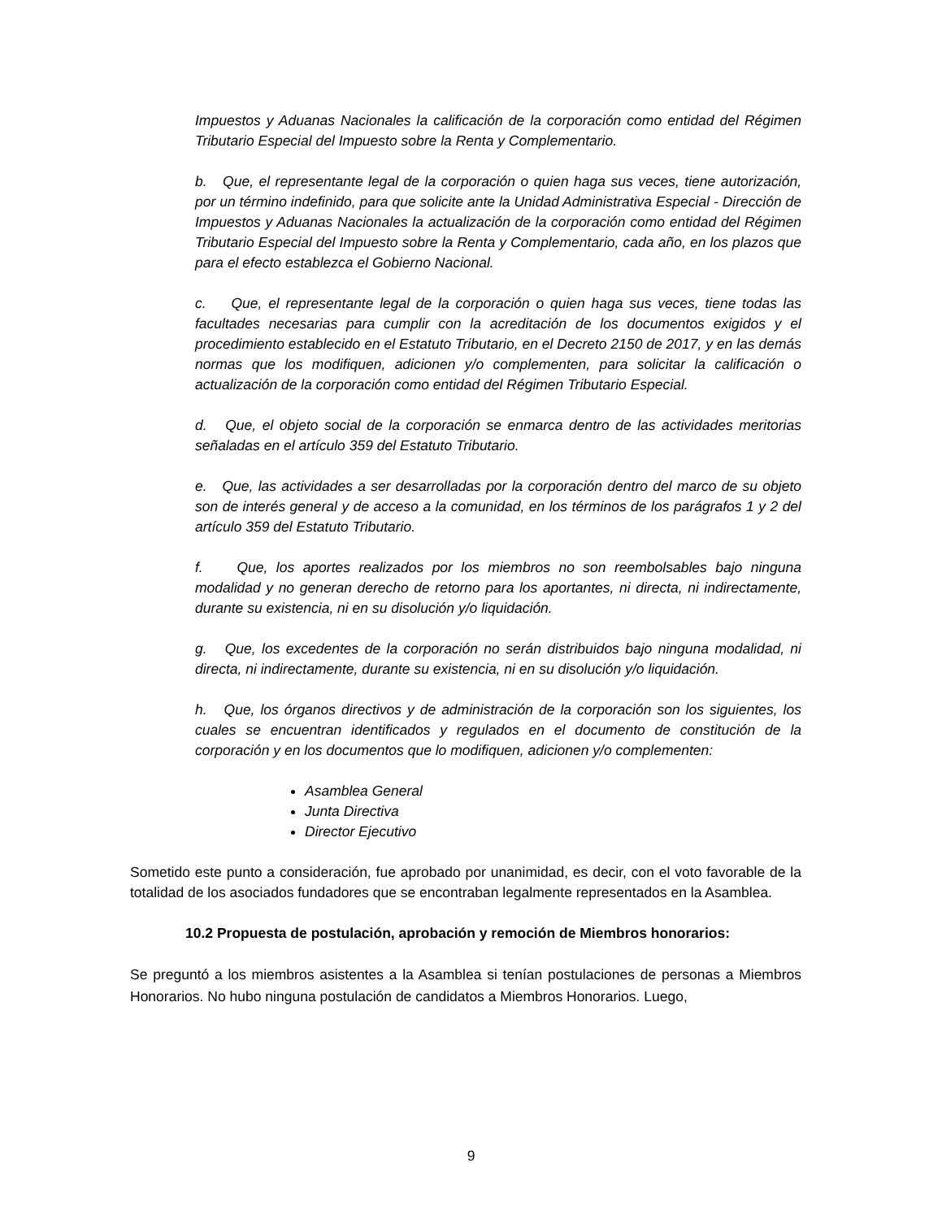Impuestos y Aduanas Nacionales la calificación de la corporación como entidad del Régimen Tributario Especial del Impuesto sobre la Renta y Complementario.
b. Que, el representante legal de la corporación o quien haga sus veces, tiene autorización, por un término indefinido, para que solicite ante la Unidad Administrativa Especial - Dirección de Impuestos y Aduanas Nacionales la actualización de la corporación como entidad del Régimen Tributario Especial del Impuesto sobre la Renta y Complementario, cada año, en los plazos que para el efecto establezca el Gobierno Nacional.
c. Que, el representante legal de la corporación o quien haga sus veces, tiene todas las facultades necesarias para cumplir con la acreditación de los documentos exigidos y el procedimiento establecido en el Estatuto Tributario, en el Decreto 2150 de 2017, y en las demás normas que los modifiquen, adicionen y/o complementen, para solicitar la calificación o actualización de la corporación como entidad del Régimen Tributario Especial.
d. Que, el objeto social de la corporación se enmarca dentro de las actividades meritorias señaladas en el artículo 359 del Estatuto Tributario.
e. Que, las actividades a ser desarrolladas por la corporación dentro del marco de su objeto son de interés general y de acceso a la comunidad, en los términos de los parágrafos 1 y 2 del artículo 359 del Estatuto Tributario.
f. Que, los aportes realizados por los miembros no son reembolsables bajo ninguna modalidad y no generan derecho de retorno para los aportantes, ni directa, ni indirectamente, durante su existencia, ni en su disolución y/o liquidación.
g. Que, los excedentes de la corporación no serán distribuidos bajo ninguna modalidad, ni directa, ni indirectamente, durante su existencia, ni en su disolución y/o liquidación.
h. Que, los órganos directivos y de administración de la corporación son los siguientes, los cuales se encuentran identificados y regulados en el documento de constitución de la corporación y en los documentos que lo modifiquen, adicionen y/o complementen:
Asamblea General
Junta Directiva
Director Ejecutivo
Sometido este punto a consideración, fue aprobado por unanimidad, es decir, con el voto favorable de la totalidad de los asociados fundadores que se encontraban legalmente representados en la Asamblea.
10.2 Propuesta de postulación, aprobación y remoción de Miembros honorarios:
Se preguntó a los miembros asistentes a la Asamblea si tenían postulaciones de personas a Miembros Honorarios. No hubo ninguna postulación de candidatos a Miembros Honorarios. Luego,
9